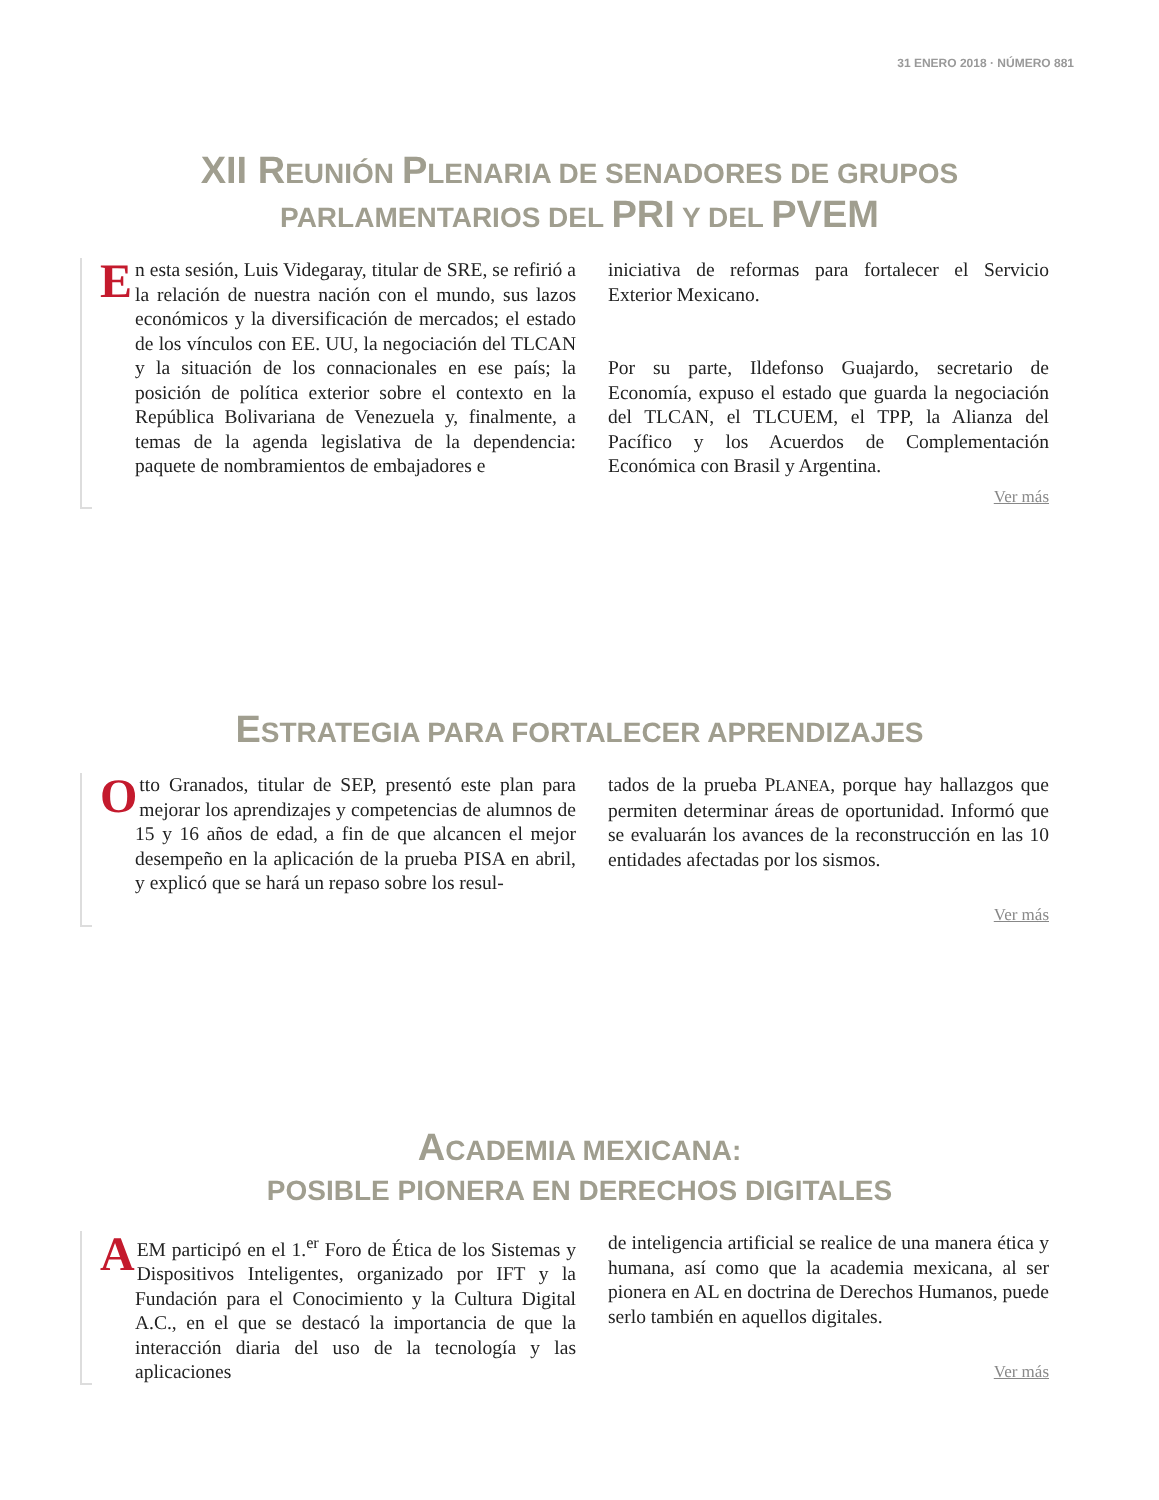31 ENERO 2018 · NÚMERO 881
XII REUNIÓN PLENARIA DE SENADORES DE GRUPOS
PARLAMENTARIOS DEL PRI Y DEL PVEM
En esta sesión, Luis Videgaray, titular de SRE, se refirió a la relación de nuestra nación con el mundo, sus lazos económicos y la diversificación de mercados; el estado de los vínculos con EE. UU, la negociación del TLCAN y la situación de los connacionales en ese país; la posición de política exterior sobre el contexto en la República Bolivariana de Venezuela y, finalmente, a temas de la agenda legislativa de la dependencia: paquete de nombramientos de embajadores e
iniciativa de reformas para fortalecer el Servicio Exterior Mexicano.
Por su parte, Ildefonso Guajardo, secretario de Economía, expuso el estado que guarda la negociación del TLCAN, el TLCUEM, el TPP, la Alianza del Pacífico y los Acuerdos de Complementación Económica con Brasil y Argentina.
Ver más
ESTRATEGIA PARA FORTALECER APRENDIZAJES
Otto Granados, titular de SEP, presentó este plan para mejorar los aprendizajes y competencias de alumnos de 15 y 16 años de edad, a fin de que alcancen el mejor desempeño en la aplicación de la prueba PISA en abril, y explicó que se hará un repaso sobre los resul-
tados de la prueba PLANEA, porque hay hallazgos que permiten determinar áreas de oportunidad. Informó que se evaluarán los avances de la reconstrucción en las 10 entidades afectadas por los sismos.
Ver más
ACADEMIA MEXICANA:
POSIBLE PIONERA EN DERECHOS DIGITALES
AEM participó en el 1.<sup>er</sup> Foro de Ética de los Sistemas y Dispositivos Inteligentes, organizado por IFT y la Fundación para el Conocimiento y la Cultura Digital A.C., en el que se destacó la importancia de que la interacción diaria del uso de la tecnología y las aplicaciones
de inteligencia artificial se realice de una manera ética y humana, así como que la academia mexicana, al ser pionera en AL en doctrina de Derechos Humanos, puede serlo también en aquellos digitales.
Ver más